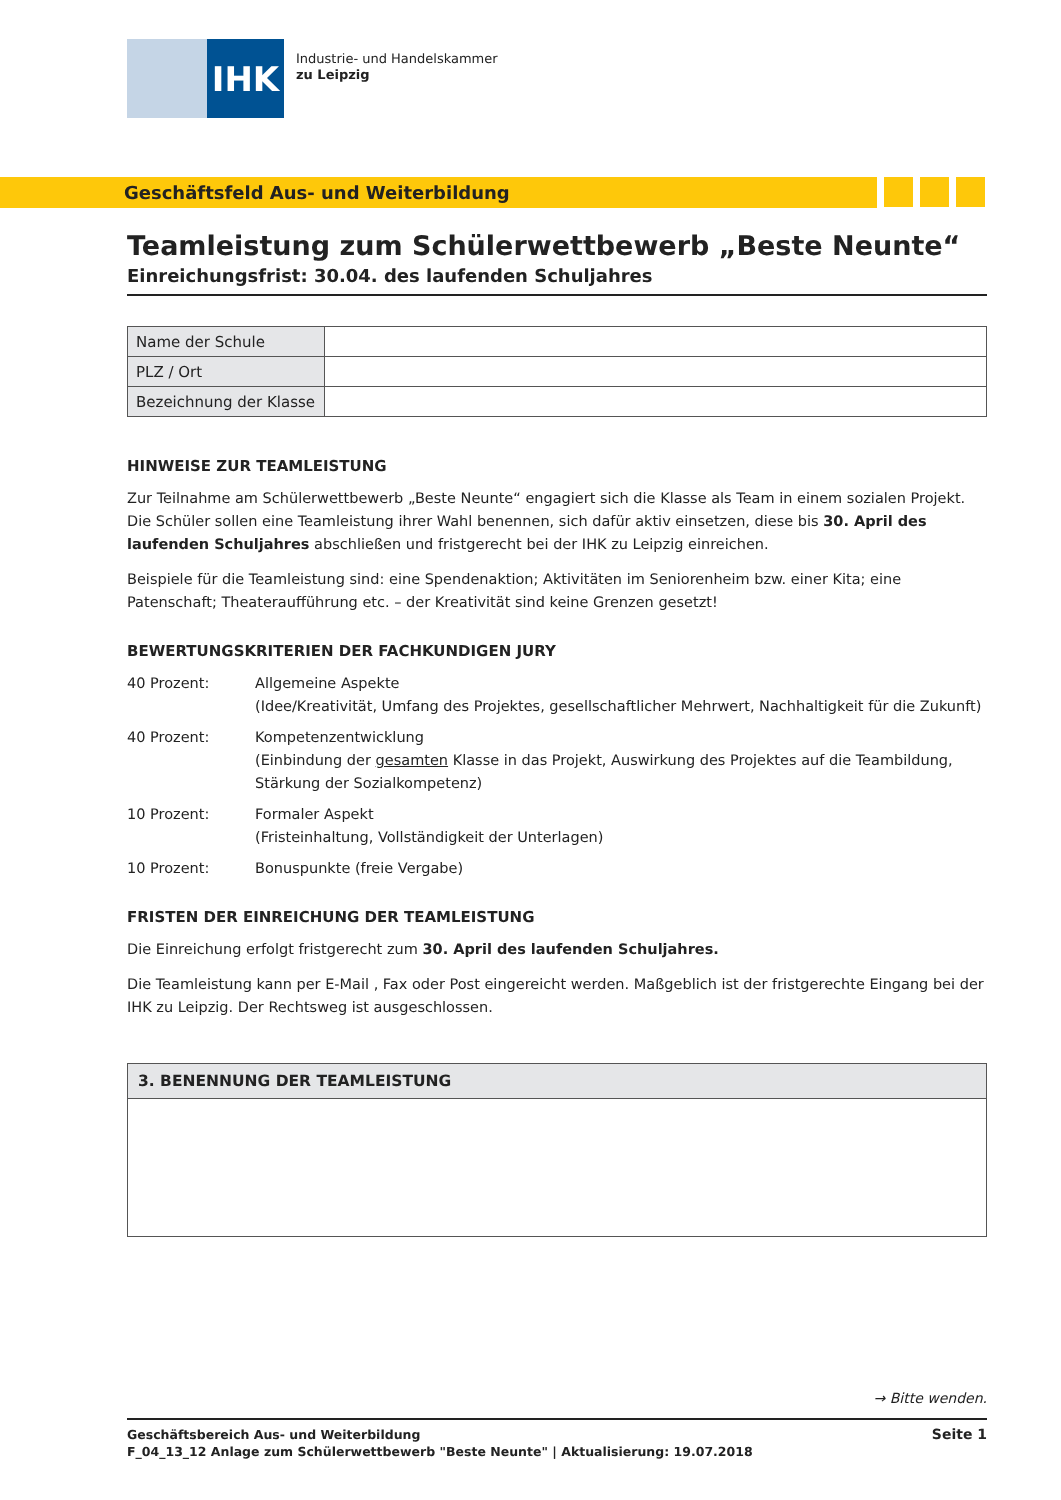IHK
Industrie- und Handelskammer
zu Leipzig
Geschäftsfeld Aus- und Weiterbildung
Teamleistung zum Schülerwettbewerb „Beste Neunte“
Einreichungsfrist: 30.04. des laufenden Schuljahres
| Name der Schule | |
| PLZ / Ort | |
| Bezeichnung der Klasse | |
HINWEISE ZUR TEAMLEISTUNG
Zur Teilnahme am Schülerwettbewerb „Beste Neunte“ engagiert sich die Klasse als Team in einem sozialen Projekt. Die Schüler sollen eine Teamleistung ihrer Wahl benennen, sich dafür aktiv einsetzen, diese bis 30. April des laufenden Schuljahres abschließen und fristgerecht bei der IHK zu Leipzig einreichen.
Beispiele für die Teamleistung sind: eine Spendenaktion; Aktivitäten im Seniorenheim bzw. einer Kita; eine Patenschaft; Theateraufführung etc. – der Kreativität sind keine Grenzen gesetzt!
BEWERTUNGSKRITERIEN DER FACHKUNDIGEN JURY
40 Prozent: Allgemeine Aspekte
(Idee/Kreativität, Umfang des Projektes, gesellschaftlicher Mehrwert, Nachhaltigkeit für die Zukunft)
40 Prozent: Kompetenzentwicklung
(Einbindung der gesamten Klasse in das Projekt, Auswirkung des Projektes auf die Teambildung, Stärkung der Sozialkompetenz)
10 Prozent: Formaler Aspekt
(Fristeinhaltung, Vollständigkeit der Unterlagen)
10 Prozent: Bonuspunkte (freie Vergabe)
FRISTEN DER EINREICHUNG DER TEAMLEISTUNG
Die Einreichung erfolgt fristgerecht zum 30. April des laufenden Schuljahres.
Die Teamleistung kann per E-Mail , Fax oder Post eingereicht werden. Maßgeblich ist der fristgerechte Eingang bei der IHK zu Leipzig. Der Rechtsweg ist ausgeschlossen.
3. BENENNUNG DER TEAMLEISTUNG
→ Bitte wenden.
Geschäftsbereich Aus- und Weiterbildung
F_04_13_12 Anlage zum Schülerwettbewerb "Beste Neunte" | Aktualisierung: 19.07.2018
Seite 1